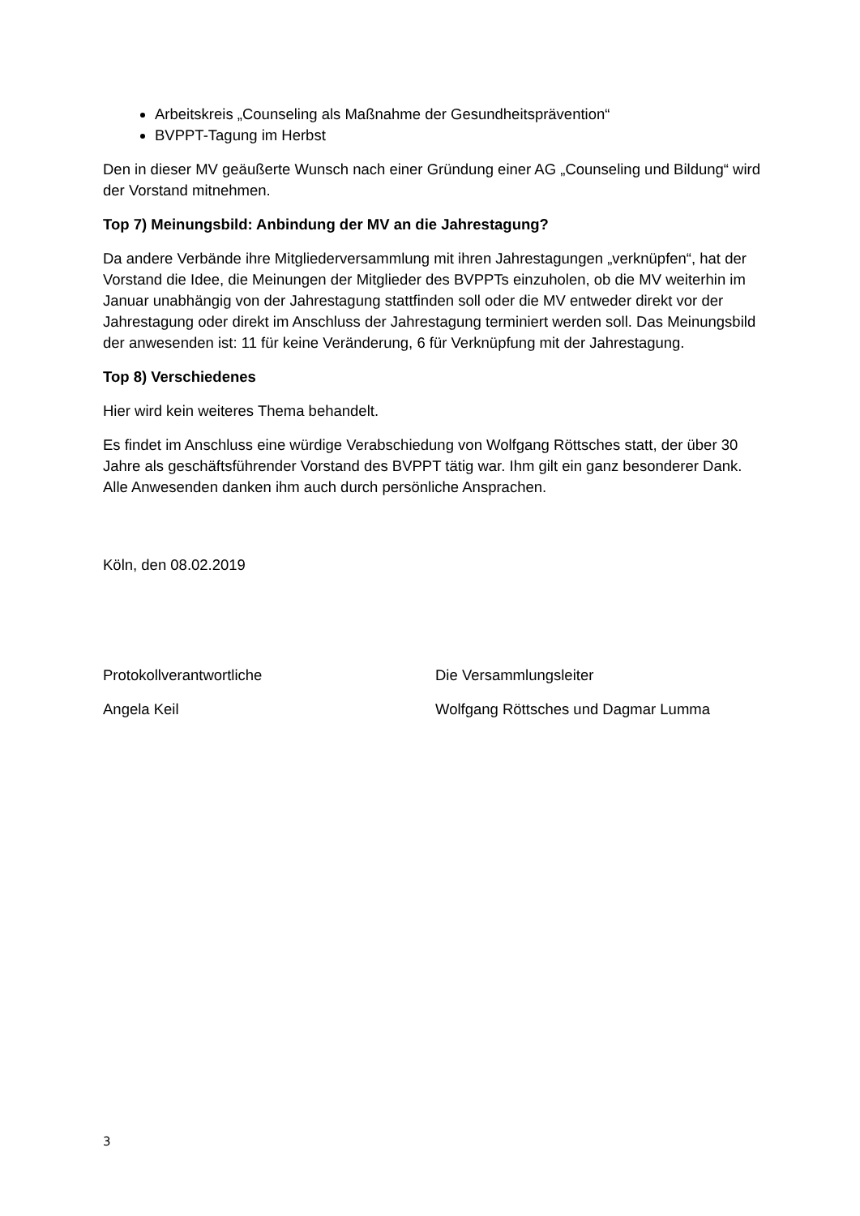Arbeitskreis „Counseling als Maßnahme der Gesundheitsprävention“
BVPPT-Tagung im Herbst
Den in dieser MV geäußerte Wunsch nach einer Gründung einer AG „Counseling und Bildung“ wird der Vorstand mitnehmen.
Top 7) Meinungsbild: Anbindung der MV an die Jahrestagung?
Da andere Verbände ihre Mitgliederversammlung mit ihren Jahrestagungen „verknüpfen“, hat der Vorstand die Idee, die Meinungen der Mitglieder des BVPPTs einzuholen, ob die MV weiterhin im Januar unabhängig von der Jahrestagung stattfinden soll oder die MV entweder direkt vor der Jahrestagung oder direkt im Anschluss der Jahrestagung terminiert werden soll. Das Meinungsbild der anwesenden ist: 11 für keine Veränderung, 6 für Verknüpfung mit der Jahrestagung.
Top 8) Verschiedenes
Hier wird kein weiteres Thema behandelt.
Es findet im Anschluss eine würdige Verabschiedung von Wolfgang Röttsches statt, der über 30 Jahre als geschäftsführender Vorstand des BVPPT tätig war. Ihm gilt ein ganz besonderer Dank. Alle Anwesenden danken ihm auch durch persönliche Ansprachen.
Köln, den 08.02.2019
Protokollverantwortliche Die Versammlungsleiter
Angela Keil Wolfgang Röttsches und Dagmar Lumma
3